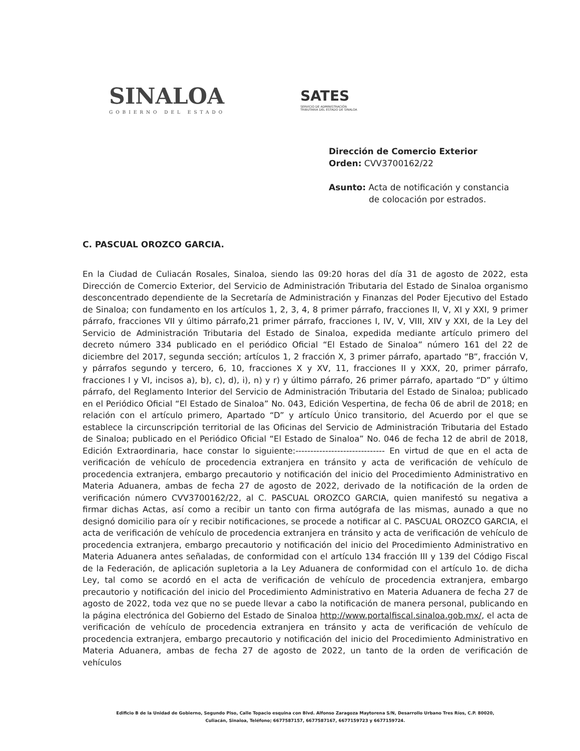SINALOA
GOBIERNO DEL ESTADO
SATES
SERVICIO DE ADMINISTRACIÓN
TRIBUTARIA DEL ESTADO DE SINALOA
Dirección de Comercio Exterior
Orden: CVV3700162/22
Asunto: Acta de notificación y constancia
de colocación por estrados.
C. PASCUAL OROZCO GARCIA.
En la Ciudad de Culiacán Rosales, Sinaloa, siendo las 09:20 horas del día 31 de agosto de 2022, esta Dirección de Comercio Exterior, del Servicio de Administración Tributaria del Estado de Sinaloa organismo desconcentrado dependiente de la Secretaría de Administración y Finanzas del Poder Ejecutivo del Estado de Sinaloa; con fundamento en los artículos 1, 2, 3, 4, 8 primer párrafo, fracciones II, V, XI y XXI, 9 primer párrafo, fracciones VII y último párrafo,21 primer párrafo, fracciones I, IV, V, VIII, XIV y XXI, de la Ley del Servicio de Administración Tributaria del Estado de Sinaloa, expedida mediante artículo primero del decreto número 334 publicado en el periódico Oficial “El Estado de Sinaloa” número 161 del 22 de diciembre del 2017, segunda sección; artículos 1, 2 fracción X, 3 primer párrafo, apartado “B”, fracción V, y párrafos segundo y tercero, 6, 10, fracciones X y XV, 11, fracciones II y XXX, 20, primer párrafo, fracciones I y VI, incisos a), b), c), d), i), n) y r) y último párrafo, 26 primer párrafo, apartado “D” y último párrafo, del Reglamento Interior del Servicio de Administración Tributaria del Estado de Sinaloa; publicado en el Periódico Oficial “El Estado de Sinaloa” No. 043, Edición Vespertina, de fecha 06 de abril de 2018; en relación con el artículo primero, Apartado “D” y artículo Único transitorio, del Acuerdo por el que se establece la circunscripción territorial de las Oficinas del Servicio de Administración Tributaria del Estado de Sinaloa; publicado en el Periódico Oficial “El Estado de Sinaloa” No. 046 de fecha 12 de abril de 2018, Edición Extraordinaria, hace constar lo siguiente:------------------------------ En virtud de que en el acta de verificación de vehículo de procedencia extranjera en tránsito y acta de verificación de vehículo de procedencia extranjera, embargo precautorio y notificación del inicio del Procedimiento Administrativo en Materia Aduanera, ambas de fecha 27 de agosto de 2022, derivado de la notificación de la orden de verificación número CVV3700162/22, al C. PASCUAL OROZCO GARCIA, quien manifestó su negativa a firmar dichas Actas, así como a recibir un tanto con firma autógrafa de las mismas, aunado a que no designó domicilio para oír y recibir notificaciones, se procede a notificar al C. PASCUAL OROZCO GARCIA, el acta de verificación de vehículo de procedencia extranjera en tránsito y acta de verificación de vehículo de procedencia extranjera, embargo precautorio y notificación del inicio del Procedimiento Administrativo en Materia Aduanera antes señaladas, de conformidad con el artículo 134 fracción III y 139 del Código Fiscal de la Federación, de aplicación supletoria a la Ley Aduanera de conformidad con el artículo 1o. de dicha Ley, tal como se acordó en el acta de verificación de vehículo de procedencia extranjera, embargo precautorio y notificación del inicio del Procedimiento Administrativo en Materia Aduanera de fecha 27 de agosto de 2022, toda vez que no se puede llevar a cabo la notificación de manera personal, publicando en la página electrónica del Gobierno del Estado de Sinaloa http://www.portalfiscal.sinaloa.gob.mx/, el acta de verificación de vehículo de procedencia extranjera en tránsito y acta de verificación de vehículo de procedencia extranjera, embargo precautorio y notificación del inicio del Procedimiento Administrativo en Materia Aduanera, ambas de fecha 27 de agosto de 2022, un tanto de la orden de verificación de vehículos
Edificio B de la Unidad de Gobierno, Segundo Piso, Calle Topacio esquina con Blvd. Alfonso Zaragoza Maytorena S/N, Desarrollo Urbano Tres Ríos, C.P. 80020,
Culiacán, Sinaloa, Teléfono; 6677587157, 6677587167, 6677159723 y 6677159724.